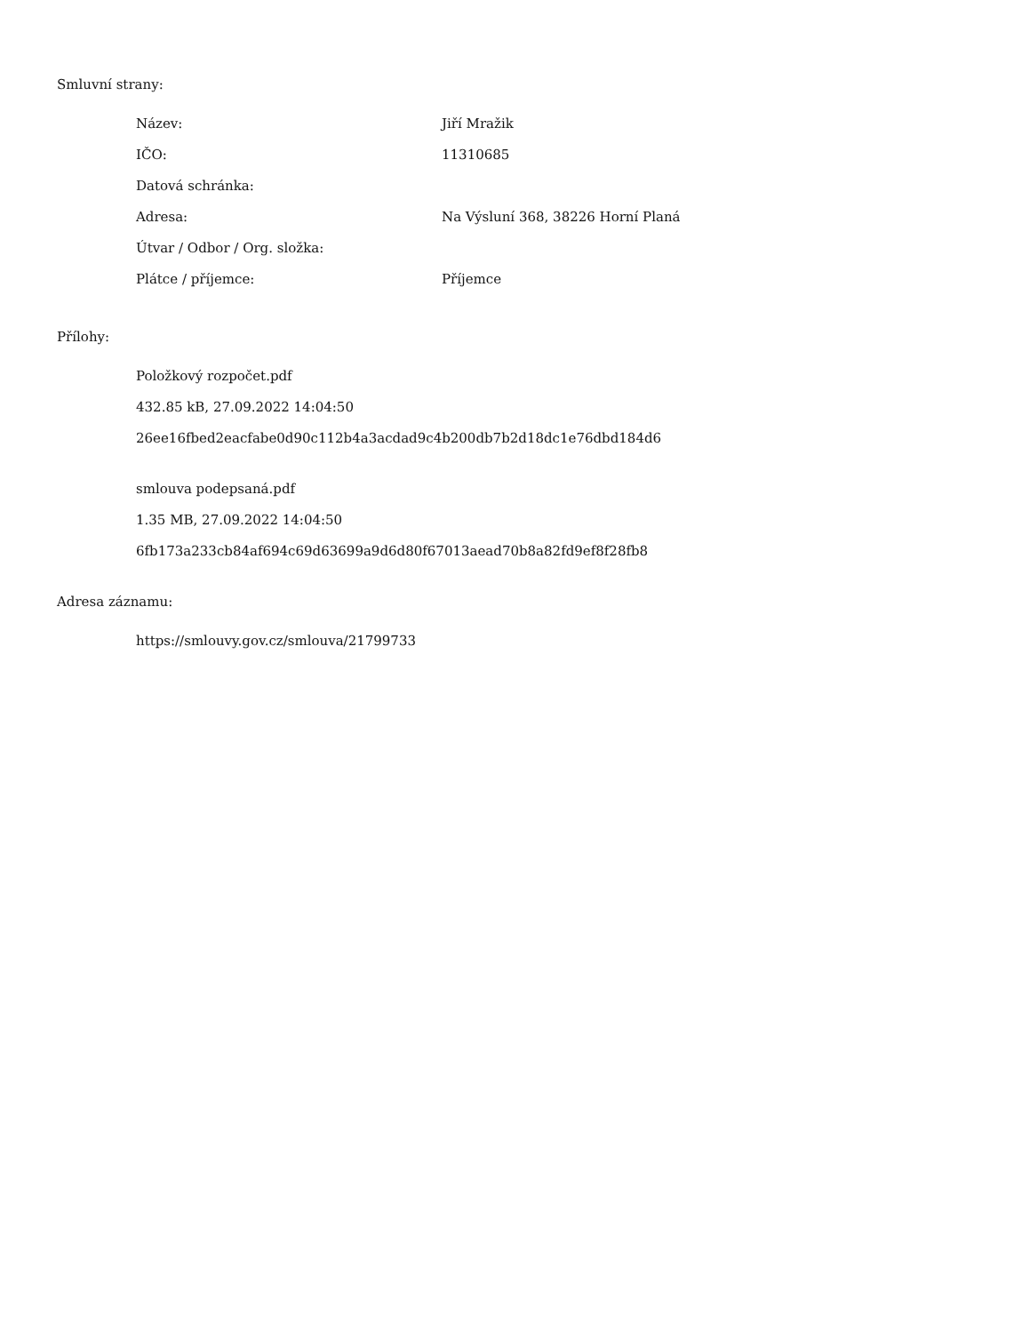Smluvní strany:
| Název: | Jiří Mražik |
| IČO: | 11310685 |
| Datová schránka: | |
| Adresa: | Na Výsluní 368, 38226 Horní Planá |
| Útvar / Odbor / Org. složka: | |
| Plátce / příjemce: | Příjemce |
Přílohy:
Položkový rozpočet.pdf
432.85 kB, 27.09.2022 14:04:50
26ee16fbed2eacfabe0d90c112b4a3acdad9c4b200db7b2d18dc1e76dbd184d6
smlouva podepsaná.pdf
1.35 MB, 27.09.2022 14:04:50
6fb173a233cb84af694c69d63699a9d6d80f67013aead70b8a82fd9ef8f28fb8
Adresa záznamu:
https://smlouvy.gov.cz/smlouva/21799733